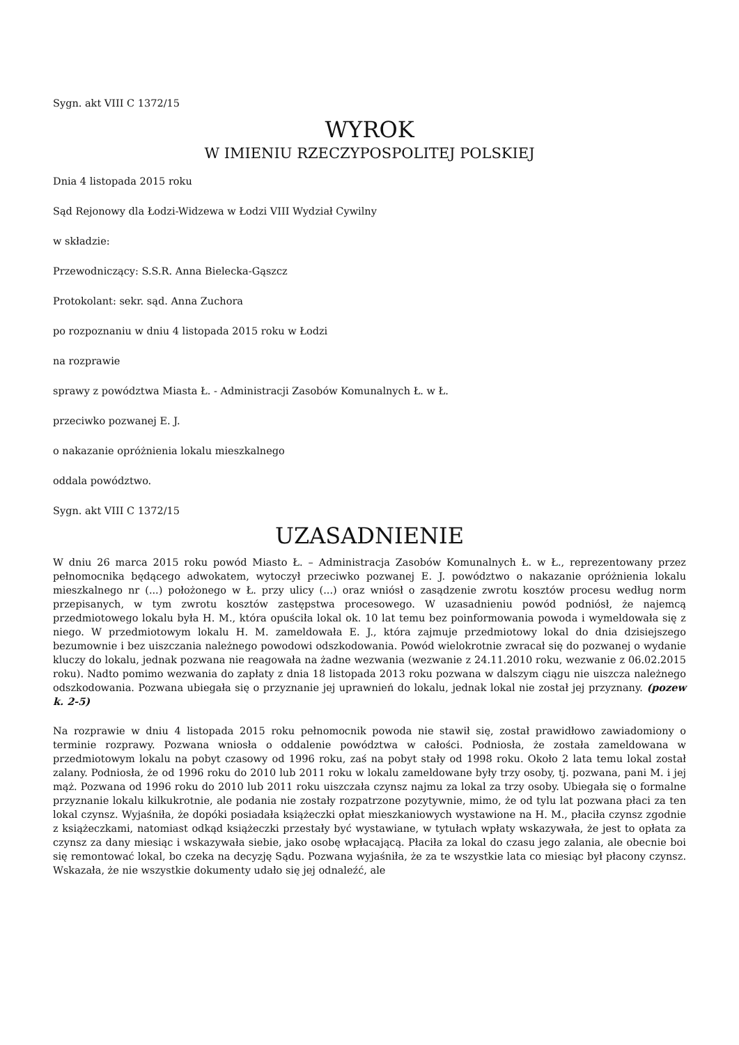Sygn. akt VIII C 1372/15
WYROK
W IMIENIU RZECZYPOSPOLITEJ POLSKIEJ
Dnia 4 listopada 2015 roku
Sąd Rejonowy dla Łodzi-Widzewa w Łodzi VIII Wydział Cywilny
w składzie:
Przewodniczący: S.S.R. Anna Bielecka-Gąszcz
Protokolant: sekr. sąd. Anna Zuchora
po rozpoznaniu w dniu 4 listopada 2015 roku w Łodzi
na rozprawie
sprawy z powództwa Miasta Ł. - Administracji Zasobów Komunalnych Ł. w Ł.
przeciwko pozwanej E. J.
o nakazanie opróżnienia lokalu mieszkalnego
oddala powództwo.
Sygn. akt VIII C 1372/15
UZASADNIENIE
W dniu 26 marca 2015 roku powód Miasto Ł. – Administracja Zasobów Komunalnych Ł. w Ł., reprezentowany przez pełnomocnika będącego adwokatem, wytoczył przeciwko pozwanej E. J. powództwo o nakazanie opróżnienia lokalu mieszkalnego nr (...) położonego w Ł. przy ulicy (...) oraz wniósł o zasądzenie zwrotu kosztów procesu według norm przepisanych, w tym zwrotu kosztów zastępstwa procesowego. W uzasadnieniu powód podniósł, że najemcą przedmiotowego lokalu była H. M., która opuściła lokal ok. 10 lat temu bez poinformowania powoda i wymeldowała się z niego. W przedmiotowym lokalu H. M. zameldowała E. J., która zajmuje przedmiotowy lokal do dnia dzisiejszego bezumownie i bez uiszczania należnego powodowi odszkodowania. Powód wielokrotnie zwracał się do pozwanej o wydanie kluczy do lokalu, jednak pozwana nie reagowała na żadne wezwania (wezwanie z 24.11.2010 roku, wezwanie z 06.02.2015 roku). Nadto pomimo wezwania do zapłaty z dnia 18 listopada 2013 roku pozwana w dalszym ciągu nie uiszcza należnego odszkodowania. Pozwana ubiegała się o przyznanie jej uprawnień do lokalu, jednak lokal nie został jej przyznany. (pozew k. 2-5)
Na rozprawie w dniu 4 listopada 2015 roku pełnomocnik powoda nie stawił się, został prawidłowo zawiadomiony o terminie rozprawy. Pozwana wniosła o oddalenie powództwa w całości. Podniosła, że została zameldowana w przedmiotowym lokalu na pobyt czasowy od 1996 roku, zaś na pobyt stały od 1998 roku. Około 2 lata temu lokal został zalany. Podniosła, że od 1996 roku do 2010 lub 2011 roku w lokalu zameldowane były trzy osoby, tj. pozwana, pani M. i jej mąż. Pozwana od 1996 roku do 2010 lub 2011 roku uiszczała czynsz najmu za lokal za trzy osoby. Ubiegała się o formalne przyznanie lokalu kilkukrotnie, ale podania nie zostały rozpatrzone pozytywnie, mimo, że od tylu lat pozwana płaci za ten lokal czynsz. Wyjaśniła, że dopóki posiadała książeczki opłat mieszkaniowych wystawione na H. M., płaciła czynsz zgodnie z książeczkami, natomiast odkąd książeczki przestały być wystawiane, w tytułach wpłaty wskazywała, że jest to opłata za czynsz za dany miesiąc i wskazywała siebie, jako osobę wpłacającą. Płaciła za lokal do czasu jego zalania, ale obecnie boi się remontować lokal, bo czeka na decyzję Sądu. Pozwana wyjaśniła, że za te wszystkie lata co miesiąc był płacony czynsz. Wskazała, że nie wszystkie dokumenty udało się jej odnaleźć, ale